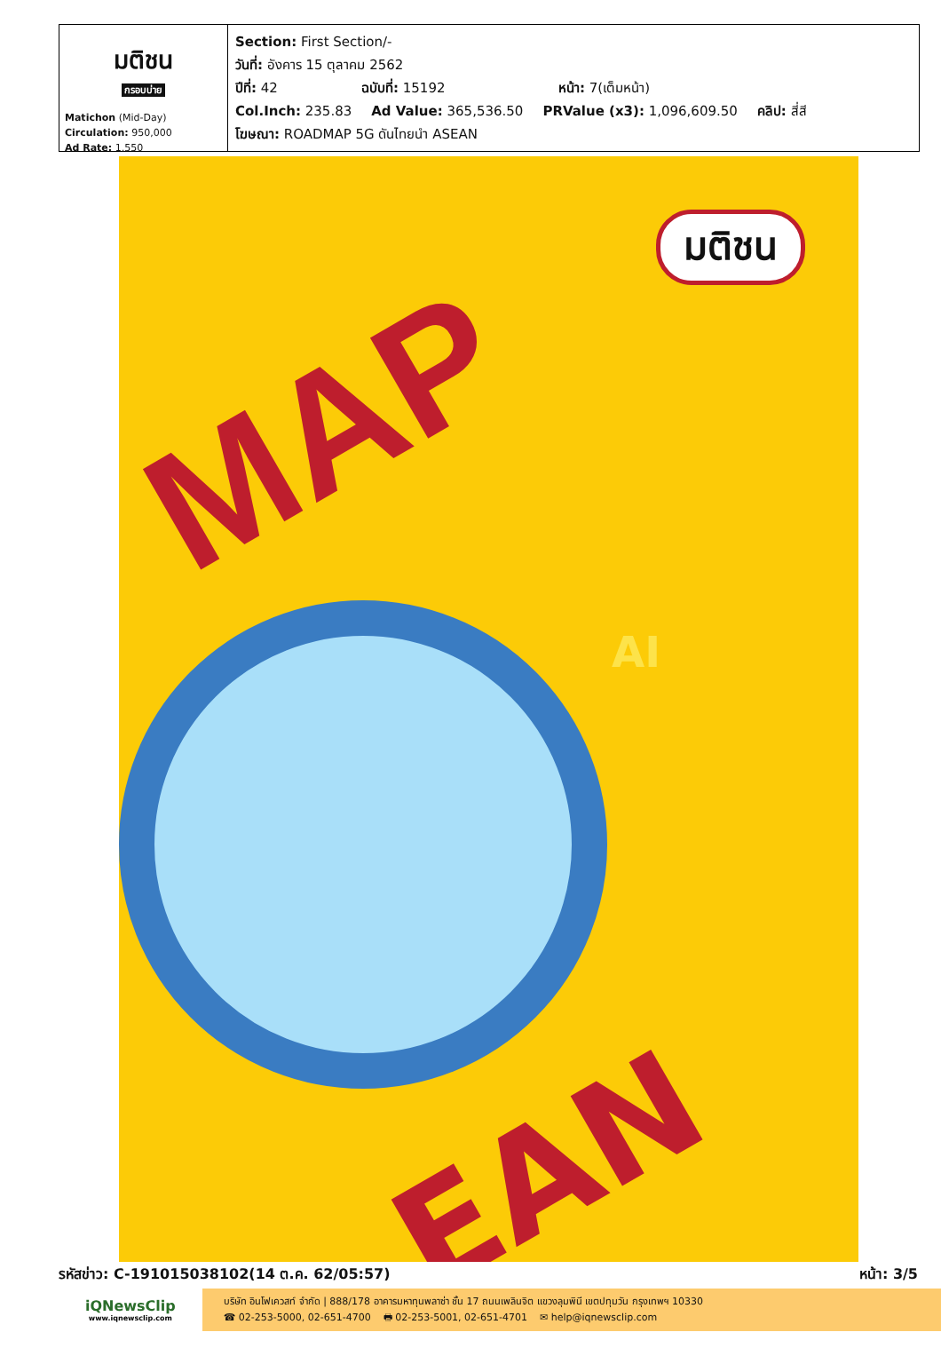มติชน
กรอบบ่าย
Matichon (Mid-Day)
Circulation: 950,000
Ad Rate: 1,550
Section: First Section/-
วันที่: อังคาร 15 ตุลาคม 2562
ปีที่: 42 ฉบับที่: 15192 หน้า: 7(เต็มหน้า)
Col.Inch: 235.83 Ad Value: 365,536.50 PRValue (x3): 1,096,609.50 คลิป: สี่สี
โฆษณา: ROADMAP 5G ดันไทยนำ ASEAN
MAP
มติชน
AI
EAN
รหัสข่าว: C-191015038102(14 ต.ค. 62/05:57)
หน้า: 3/5
iQNewsClip
www.iqnewsclip.com
บริษัท อินโฟเควสท์ จำกัด | 888/178 อาคารมหาทุนพลาซ่า ชั้น 17 ถนนเพลินจิต แขวงลุมพินี เขตปทุมวัน กรุงเทพฯ 10330
☎ 02-253-5000, 02-651-4700 🖶 02-253-5001, 02-651-4701 ✉ help@iqnewsclip.com